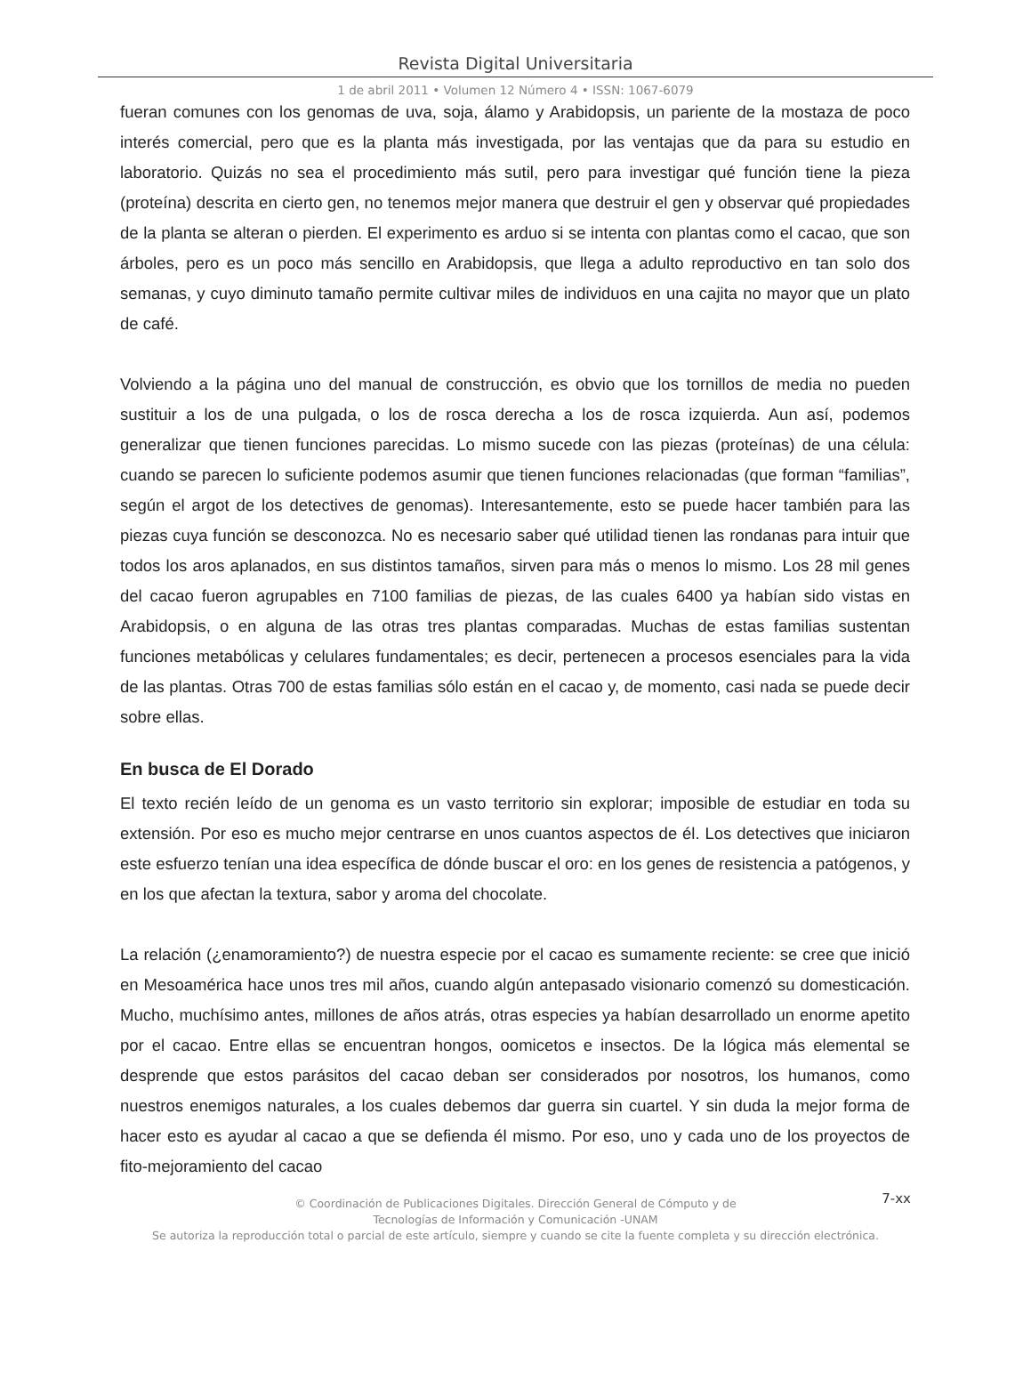Revista Digital Universitaria
1 de abril 2011 • Volumen 12 Número 4 • ISSN: 1067-6079
fueran comunes con los genomas de uva, soja, álamo y Arabidopsis, un pariente de la mostaza de poco interés comercial, pero que es la planta más investigada, por las ventajas que da para su estudio en laboratorio. Quizás no sea el procedimiento más sutil, pero para investigar qué función tiene la pieza (proteína) descrita en cierto gen, no tenemos mejor manera que destruir el gen y observar qué propiedades de la planta se alteran o pierden. El experimento es arduo si se intenta con plantas como el cacao, que son árboles, pero es un poco más sencillo en Arabidopsis, que llega a adulto reproductivo en tan solo dos semanas, y cuyo diminuto tamaño permite cultivar miles de individuos en una cajita no mayor que un plato de café.
Volviendo a la página uno del manual de construcción, es obvio que los tornillos de media no pueden sustituir a los de una pulgada, o los de rosca derecha a los de rosca izquierda. Aun así, podemos generalizar que tienen funciones parecidas. Lo mismo sucede con las piezas (proteínas) de una célula: cuando se parecen lo suficiente podemos asumir que tienen funciones relacionadas (que forman “familias”, según el argot de los detectives de genomas). Interesantemente, esto se puede hacer también para las piezas cuya función se desconozca. No es necesario saber qué utilidad tienen las rondanas para intuir que todos los aros aplanados, en sus distintos tamaños, sirven para más o menos lo mismo. Los 28 mil genes del cacao fueron agrupables en 7100 familias de piezas, de las cuales 6400 ya habían sido vistas en Arabidopsis, o en alguna de las otras tres plantas comparadas. Muchas de estas familias sustentan funciones metabólicas y celulares fundamentales; es decir, pertenecen a procesos esenciales para la vida de las plantas. Otras 700 de estas familias sólo están en el cacao y, de momento, casi nada se puede decir sobre ellas.
En busca de El Dorado
El texto recién leído de un genoma es un vasto territorio sin explorar; imposible de estudiar en toda su extensión. Por eso es mucho mejor centrarse en unos cuantos aspectos de él. Los detectives que iniciaron este esfuerzo tenían una idea específica de dónde buscar el oro: en los genes de resistencia a patógenos, y en los que afectan la textura, sabor y aroma del chocolate.
La relación (¿enamoramiento?) de nuestra especie por el cacao es sumamente reciente: se cree que inició en Mesoamérica hace unos tres mil años, cuando algún antepasado visionario comenzó su domesticación. Mucho, muchísimo antes, millones de años atrás, otras especies ya habían desarrollado un enorme apetito por el cacao. Entre ellas se encuentran hongos, oomicetos e insectos. De la lógica más elemental se desprende que estos parásitos del cacao deban ser considerados por nosotros, los humanos, como nuestros enemigos naturales, a los cuales debemos dar guerra sin cuartel. Y sin duda la mejor forma de hacer esto es ayudar al cacao a que se defienda él mismo. Por eso, uno y cada uno de los proyectos de fito-mejoramiento del cacao
7-xx © Coordinación de Publicaciones Digitales. Dirección General de Cómputo y de
Tecnologías de Información y Comunicación -UNAM
Se autoriza la reproducción total o parcial de este artículo, siempre y cuando se cite la fuente completa y su dirección electrónica.